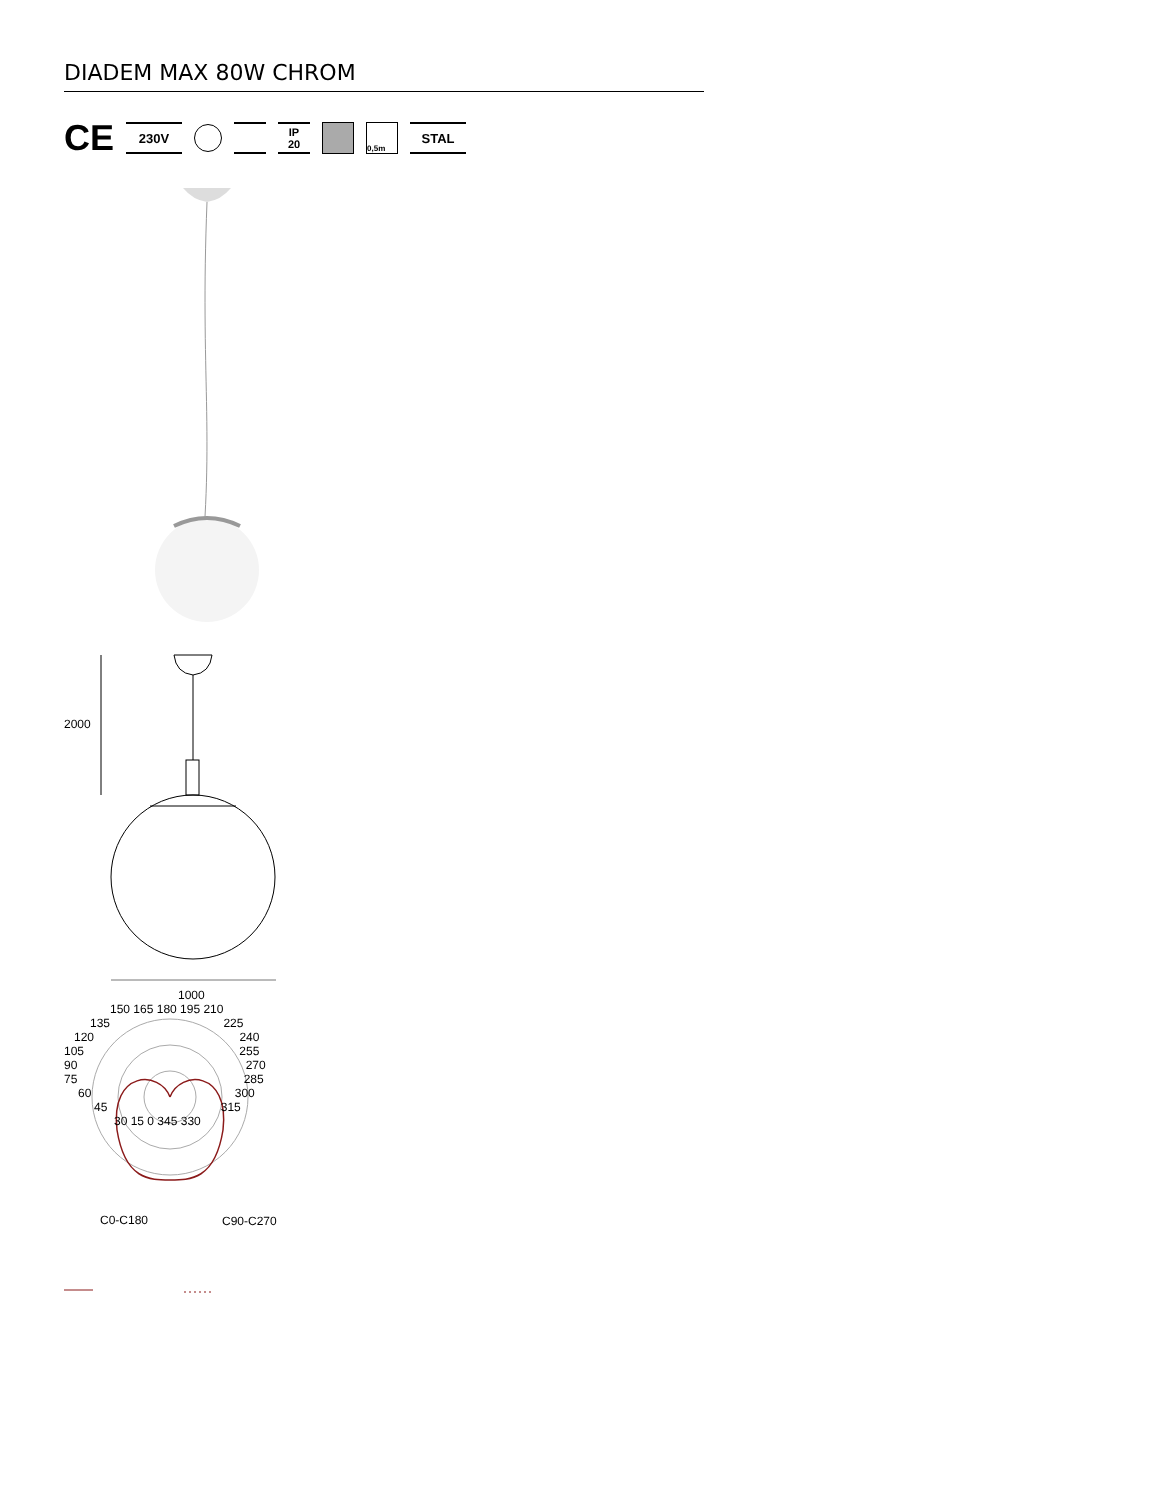DIADEM MAX 80W CHROM
CE
230V
IP
20
0,5m
STAL
2000
1000
150 165 180 195 210
135 225
120 240
105 255
90 270
75 285
60 300
45 315
30 15 0 345 330
C0-C180 C90-C270